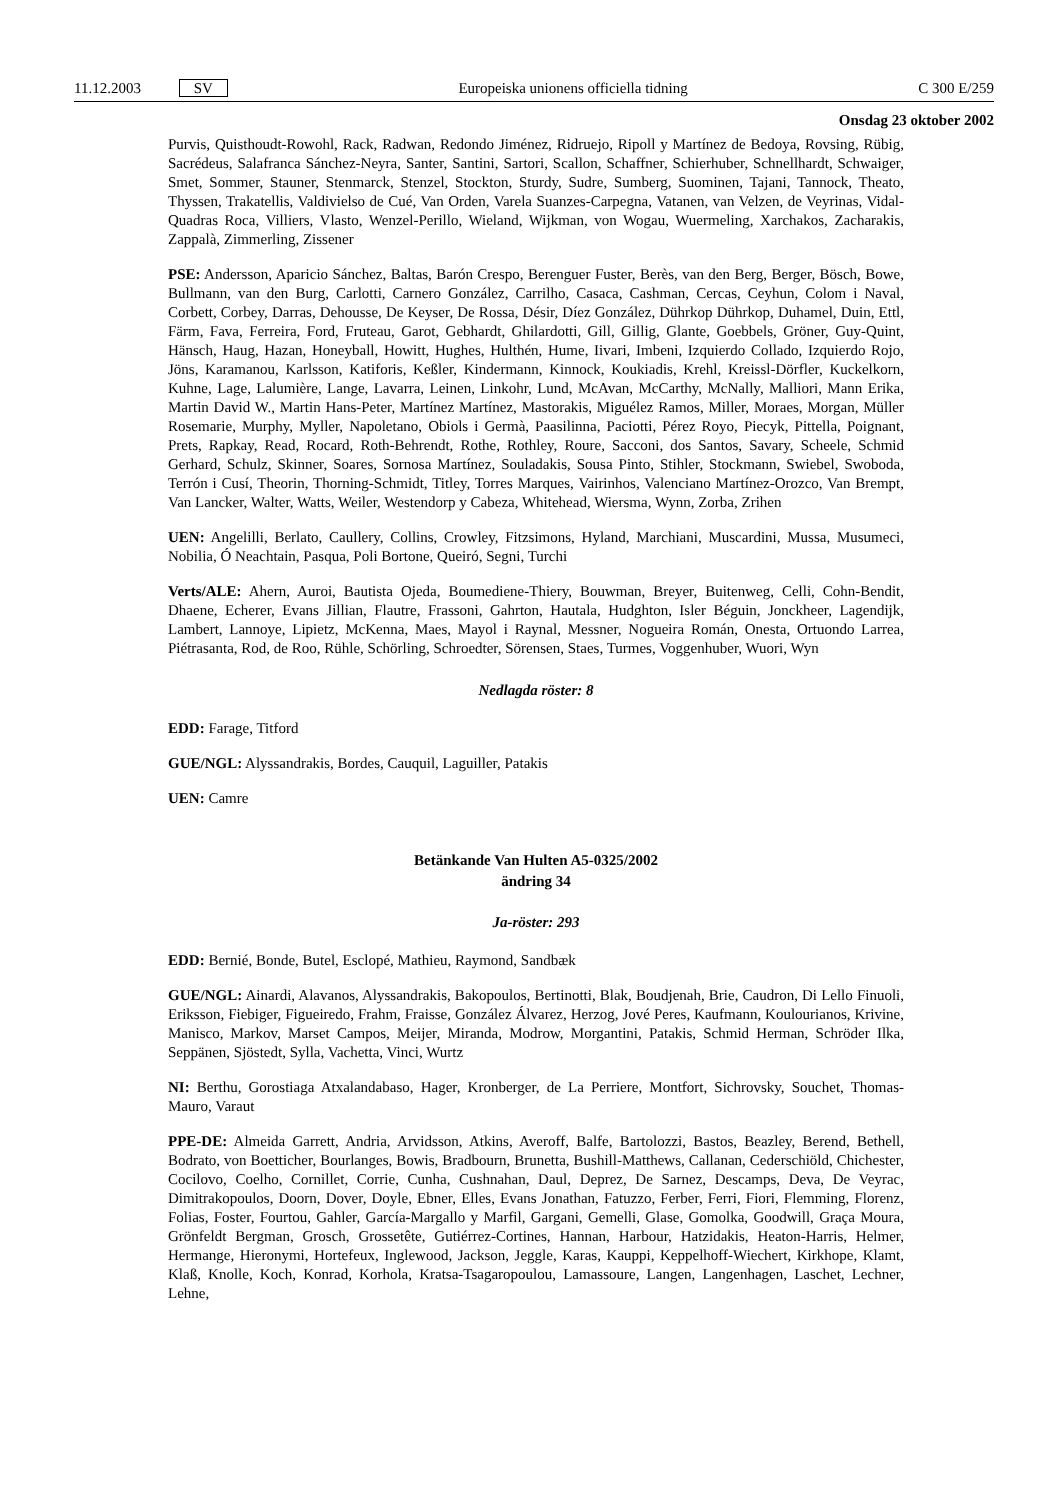11.12.2003 SV Europeiska unionens officiella tidning C 300 E/259
Onsdag 23 oktober 2002
Purvis, Quisthoudt-Rowohl, Rack, Radwan, Redondo Jiménez, Ridruejo, Ripoll y Martínez de Bedoya, Rovsing, Rübig, Sacrédeus, Salafranca Sánchez-Neyra, Santer, Santini, Sartori, Scallon, Schaffner, Schierhuber, Schnellhardt, Schwaiger, Smet, Sommer, Stauner, Stenmarck, Stenzel, Stockton, Sturdy, Sudre, Sumberg, Suominen, Tajani, Tannock, Theato, Thyssen, Trakatellis, Valdivielso de Cué, Van Orden, Varela Suanzes-Carpegna, Vatanen, van Velzen, de Veyrinas, Vidal-Quadras Roca, Villiers, Vlasto, Wenzel-Perillo, Wieland, Wijkman, von Wogau, Wuermeling, Xarchakos, Zacharakis, Zappalà, Zimmerling, Zissener
PSE: Andersson, Aparicio Sánchez, Baltas, Barón Crespo, Berenguer Fuster, Berès, van den Berg, Berger, Bösch, Bowe, Bullmann, van den Burg, Carlotti, Carnero González, Carrilho, Casaca, Cashman, Cercas, Ceyhun, Colom i Naval, Corbett, Corbey, Darras, Dehousse, De Keyser, De Rossa, Désir, Díez González, Dührkop Dührkop, Duhamel, Duin, Ettl, Färm, Fava, Ferreira, Ford, Fruteau, Garot, Gebhardt, Ghilardotti, Gill, Gillig, Glante, Goebbels, Gröner, Guy-Quint, Hänsch, Haug, Hazan, Honeyball, Howitt, Hughes, Hulthén, Hume, Iivari, Imbeni, Izquierdo Collado, Izquierdo Rojo, Jöns, Karamanou, Karlsson, Katiforis, Keßler, Kindermann, Kinnock, Koukiadis, Krehl, Kreissl-Dörfler, Kuckelkorn, Kuhne, Lage, Lalumière, Lange, Lavarra, Leinen, Linkohr, Lund, McAvan, McCarthy, McNally, Malliori, Mann Erika, Martin David W., Martin Hans-Peter, Martínez Martínez, Mastorakis, Miguélez Ramos, Miller, Moraes, Morgan, Müller Rosemarie, Murphy, Myller, Napoletano, Obiols i Germà, Paasilinna, Paciotti, Pérez Royo, Piecyk, Pittella, Poignant, Prets, Rapkay, Read, Rocard, Roth-Behrendt, Rothe, Rothley, Roure, Sacconi, dos Santos, Savary, Scheele, Schmid Gerhard, Schulz, Skinner, Soares, Sornosa Martínez, Souladakis, Sousa Pinto, Stihler, Stockmann, Swiebel, Swoboda, Terrón i Cusí, Theorin, Thorning-Schmidt, Titley, Torres Marques, Vairinhos, Valenciano Martínez-Orozco, Van Brempt, Van Lancker, Walter, Watts, Weiler, Westendorp y Cabeza, Whitehead, Wiersma, Wynn, Zorba, Zrihen
UEN: Angelilli, Berlato, Caullery, Collins, Crowley, Fitzsimons, Hyland, Marchiani, Muscardini, Mussa, Musumeci, Nobilia, Ó Neachtain, Pasqua, Poli Bortone, Queiró, Segni, Turchi
Verts/ALE: Ahern, Auroi, Bautista Ojeda, Boumediene-Thiery, Bouwman, Breyer, Buitenweg, Celli, Cohn-Bendit, Dhaene, Echerer, Evans Jillian, Flautre, Frassoni, Gahrton, Hautala, Hudghton, Isler Béguin, Jonckheer, Lagendijk, Lambert, Lannoye, Lipietz, McKenna, Maes, Mayol i Raynal, Messner, Nogueira Román, Onesta, Ortuondo Larrea, Piétrasanta, Rod, de Roo, Rühle, Schörling, Schroedter, Sörensen, Staes, Turmes, Voggenhuber, Wuori, Wyn
Nedlagda röster: 8
EDD: Farage, Titford
GUE/NGL: Alyssandrakis, Bordes, Cauquil, Laguiller, Patakis
UEN: Camre
Betänkande Van Hulten A5-0325/2002
ändring 34
Ja-röster: 293
EDD: Bernié, Bonde, Butel, Esclopé, Mathieu, Raymond, Sandbæk
GUE/NGL: Ainardi, Alavanos, Alyssandrakis, Bakopoulos, Bertinotti, Blak, Boudjenah, Brie, Caudron, Di Lello Finuoli, Eriksson, Fiebiger, Figueiredo, Frahm, Fraisse, González Álvarez, Herzog, Jové Peres, Kaufmann, Koulourianos, Krivine, Manisco, Markov, Marset Campos, Meijer, Miranda, Modrow, Morgantini, Patakis, Schmid Herman, Schröder Ilka, Seppänen, Sjöstedt, Sylla, Vachetta, Vinci, Wurtz
NI: Berthu, Gorostiaga Atxalandabaso, Hager, Kronberger, de La Perriere, Montfort, Sichrovsky, Souchet, Thomas-Mauro, Varaut
PPE-DE: Almeida Garrett, Andria, Arvidsson, Atkins, Averoff, Balfe, Bartolozzi, Bastos, Beazley, Berend, Bethell, Bodrato, von Boetticher, Bourlanges, Bowis, Bradbourn, Brunetta, Bushill-Matthews, Callanan, Cederschiöld, Chichester, Cocilovo, Coelho, Cornillet, Corrie, Cunha, Cushnahan, Daul, Deprez, De Sarnez, Descamps, Deva, De Veyrac, Dimitrakopoulos, Doorn, Dover, Doyle, Ebner, Elles, Evans Jonathan, Fatuzzo, Ferber, Ferri, Fiori, Flemming, Florenz, Folias, Foster, Fourtou, Gahler, García-Margallo y Marfil, Gargani, Gemelli, Glase, Gomolka, Goodwill, Graça Moura, Grönfeldt Bergman, Grosch, Grossetête, Gutiérrez-Cortines, Hannan, Harbour, Hatzidakis, Heaton-Harris, Helmer, Hermange, Hieronymi, Hortefeux, Inglewood, Jackson, Jeggle, Karas, Kauppi, Keppelhoff-Wiechert, Kirkhope, Klamt, Klaß, Knolle, Koch, Konrad, Korhola, Kratsa-Tsagaropoulou, Lamassoure, Langen, Langenhagen, Laschet, Lechner, Lehne,